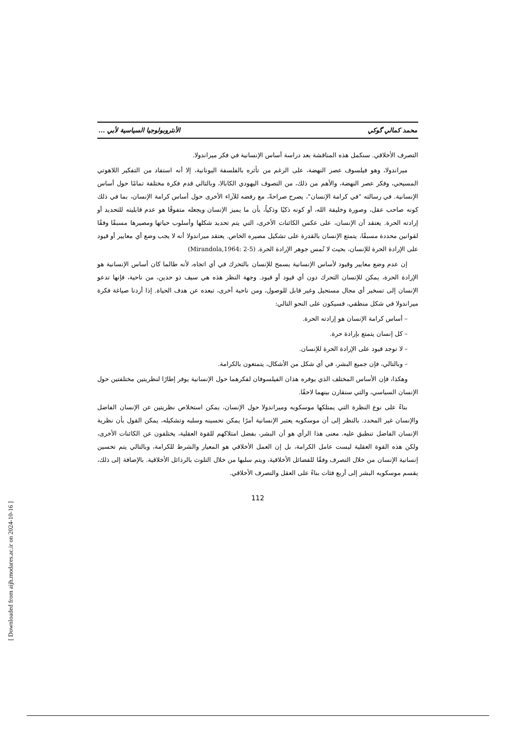محمد كمالي گوكي الأنثروبولوجيا السياسية لأبي ...
التصرف الأخلاقي. سنكمل هذه المناقشة بعد دراسة أساس الإنسانية في فكر ميراندولا.
ميراندولا، وهو فيلسوف عصر النهضة، على الرغم من تأثره بالفلسفة اليونانية، إلا أنه استفاد من التفكير اللاهوتي المسيحي، وفكر عصر النهضة، والأهم من ذلك، من التصوف اليهودي الكابالا، وبالتالي قدم فكرة مختلفة تمامًا حول أساس الإنسانية. في رسالته "في كرامة الإنسان"، يصرح صراحةً، مع رفضه للآراء الأخرى حول أساس كرامة الإنسان، بما في ذلك كونه صاحب عقل، وصورة وخليفة الله، أو كونه ذكيًا وذكياً، بأن ما يميز الإنسان ويجعله متفوقًا هو عدم قابليته للتحديد أو إرادته الحرة. يعتقد أن الإنسان، على عكس الكائنات الأخرى، التي يتم تحديد شكلها وأسلوب حياتها ومصيرها مسبقًا وفقًا لقوانين محددة مسبقًا، يتمتع الإنسان بالقدرة على تشكيل مصيره الخاص. يعتقد ميراندولا أنه لا يجب وضع أي معايير أو قيود على الإرادة الحرة للإنسان، بحيث لا تُمس جوهر الإرادة الحرة. (Mirandola,1964: 2-5)
إن عدم وضع معايير وقيود لأساس الإنسانية يسمح للإنسان بالتحرك في أي اتجاه، لأنه طالما كان أساس الإنسانية هو الإرادة الحرة، يمكن للإنسان التحرك دون أي قيود أو قيود. وجهة النظر هذه هي سيف ذو حدين، من ناحية، فإنها تدعو الإنسان إلى تسخير أي مجال مستحيل وغير قابل للوصول، ومن ناحية أخرى، تبعده عن هدف الحياة. إذا أردنا صياغة فكرة ميراندولا في شكل منطقي، فسيكون على النحو التالي:
– أساس كرامة الإنسان هو إرادته الحرة.
– كل إنسان يتمتع بإرادة حرة.
– لا توجد قيود على الإرادة الحرة للإنسان.
– وبالتالي، فإن جميع البشر، في أي شكل من الأشكال، يتمتعون بالكرامة.
وهكذا، فإن الأساس المختلف الذي يوفره هذان الفيلسوفان لفكرهما حول الإنسانية يوفر إطارًا لنظريتين مختلفتين حول الإنسان السياسي، والتي سنقارن بينهما لاحقًا.
بناءً على نوع النظرة التي يمتلكها موسكويه وميراندولا حول الإنسان، يمكن استخلاص نظريتين عن الإنسان الفاضل والإنسان غير المحدد. بالنظر إلى أن موسكويه يعتبر الإنسانية أمرًا يمكن تحسينه وسلبه وتشكيله، يمكن القول بأن نظرية الإنسان الفاضل تنطبق عليه. معنى هذا الرأي هو أن البشر، بفضل امتلاكهم للقوة العقلية، يختلفون عن الكائنات الأخرى، ولكن هذه القوة العقلية ليست عامل الكرامة، بل إن العمل الأخلاقي هو المعيار والشرط للكرامة، وبالتالي يتم تحسين إنسانية الإنسان من خلال التصرف وفقًا للفضائل الأخلاقية، ويتم سلبها من خلال التلوث بالرذائل الأخلاقية. بالإضافة إلى ذلك، يقسم موسكويه البشر إلى أربع فئات بناءً على العقل والتصرف الأخلاقي.
112
[ Downloaded from aijh.modares.ac.ir on 2024-10-16 ]